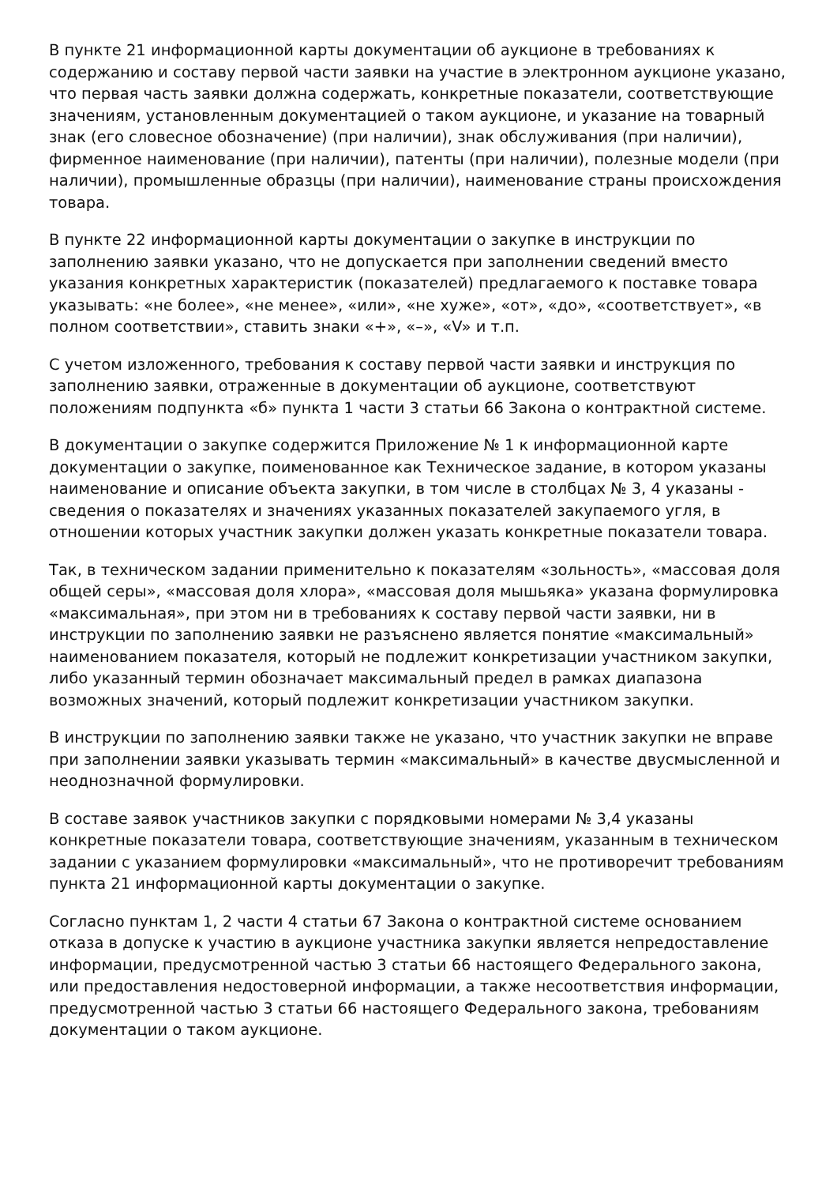В пункте 21 информационной карты документации об аукционе в требованиях к содержанию и составу первой части заявки на участие в электронном аукционе указано, что первая часть заявки должна содержать, конкретные показатели, соответствующие значениям, установленным документацией о таком аукционе, и указание на товарный знак (его словесное обозначение) (при наличии), знак обслуживания (при наличии), фирменное наименование (при наличии), патенты (при наличии), полезные модели (при наличии), промышленные образцы (при наличии), наименование страны происхождения товара.
В пункте 22 информационной карты документации о закупке в инструкции по заполнению заявки указано, что не допускается при заполнении сведений вместо указания конкретных характеристик (показателей) предлагаемого к поставке товара указывать: «не более», «не менее», «или», «не хуже», «от», «до», «соответствует», «в полном соответствии», ставить знаки «+», «–», «V» и т.п.
С учетом изложенного, требования к составу первой части заявки и инструкция по заполнению заявки, отраженные в документации об аукционе, соответствуют положениям подпункта «б» пункта 1 части 3 статьи 66 Закона о контрактной системе.
В документации о закупке содержится Приложение № 1 к информационной карте документации о закупке, поименованное как Техническое задание, в котором указаны наименование и описание объекта закупки, в том числе в столбцах № 3, 4 указаны - сведения о показателях и значениях указанных показателей закупаемого угля, в отношении которых участник закупки должен указать конкретные показатели товара.
Так, в техническом задании применительно к показателям «зольность», «массовая доля общей серы», «массовая доля хлора», «массовая доля мышьяка» указана формулировка «максимальная», при этом ни в требованиях к составу первой части заявки, ни в инструкции по заполнению заявки не разъяснено является понятие «максимальный» наименованием показателя, который не подлежит конкретизации участником закупки, либо указанный термин обозначает максимальный предел в рамках диапазона возможных значений, который подлежит конкретизации участником закупки.
В инструкции по заполнению заявки также не указано, что участник закупки не вправе при заполнении заявки указывать термин «максимальный» в качестве двусмысленной и неоднозначной формулировки.
В составе заявок участников закупки с порядковыми номерами № 3,4 указаны конкретные показатели товара, соответствующие значениям, указанным в техническом задании с указанием формулировки «максимальный», что не противоречит требованиям пункта 21 информационной карты документации о закупке.
Согласно пунктам 1, 2 части 4 статьи 67 Закона о контрактной системе основанием отказа в допуске к участию в аукционе участника закупки является непредоставление информации, предусмотренной частью 3 статьи 66 настоящего Федерального закона, или предоставления недостоверной информации, а также несоответствия информации, предусмотренной частью 3 статьи 66 настоящего Федерального закона, требованиям документации о таком аукционе.